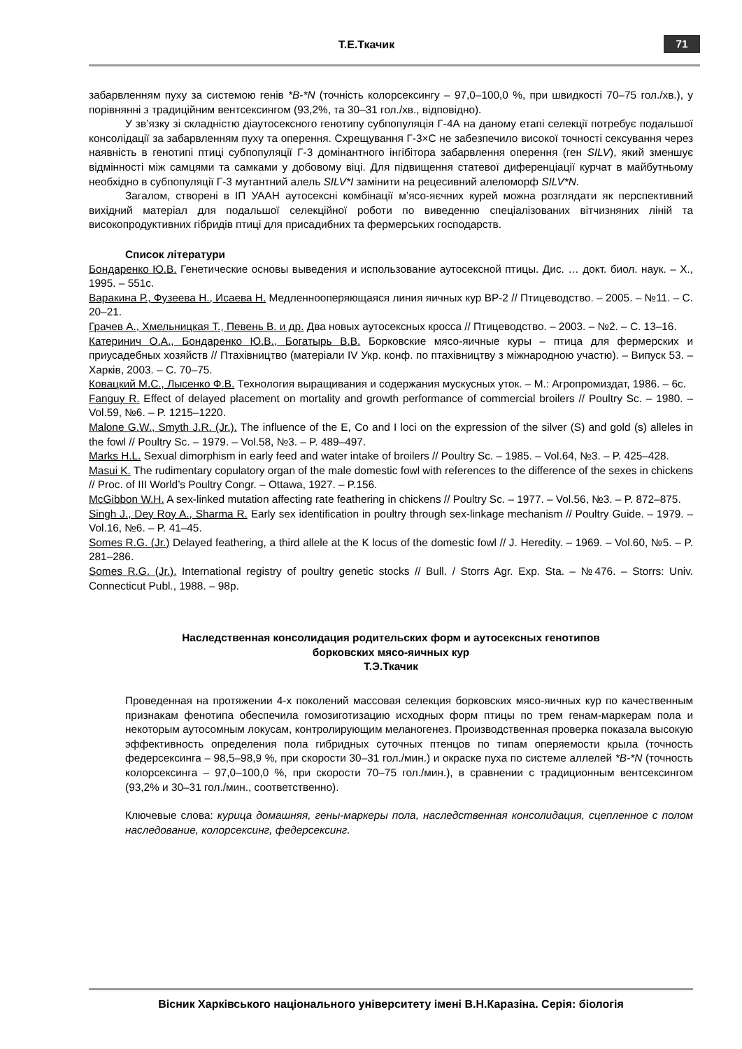Т.Е.Ткачик 71
забарвленням пуху за системою генів *B-*N (точність колорсексингу – 97,0–100,0 %, при швидкості 70–75 гол./хв.), у порівнянні з традиційним вентсексингом (93,2%, та 30–31 гол./хв., відповідно).
У зв’язку зі складністю діаутосексного генотипу субпопуляція Г-4А на даному етапі селекції потребує подальшої консолідації за забарвленням пуху та оперення. Схрещування Г-3×С не забезпечило високої точності сексування через наявність в генотипі птиці субпопуляції Г-3 домінантного інгібітора забарвлення оперення (ген SILV), який зменшує відмінності між самцями та самками у добовому віці. Для підвищення статевої диференціації курчат в майбутньому необхідно в субпопуляції Г-3 мутантний алель SILV*I замінити на рецесивний алеломорф SILV*N.
Загалом, створені в ІП УААН аутосексні комбінації м’ясо-яєчних курей можна розглядати як перспективний вихідний матеріал для подальшої селекційної роботи по виведенню спеціалізованих вітчизняних ліній та високопродуктивних гібридів птиці для присадибних та фермерських господарств.
Список літератури
Бондаренко Ю.В. Генетические основы выведения и использование аутосексной птицы. Дис. … докт. биол. наук. – Х., 1995. – 551с.
Варакина Р., Фузеева Н., Исаева Н. Медленнооперяющаяся линия яичных кур ВР-2 // Птицеводство. – 2005. – №11. – С. 20–21.
Грачев А., Хмельницкая Т., Певень В. и др. Два новых аутосексных кросса // Птицеводство. – 2003. – №2. – С. 13–16.
Катеринич О.А., Бондаренко Ю.В., Богатырь В.В. Борковские мясо-яичные куры – птица для фермерских и приусадебных хозяйств // Птахівництво (матеріали IV Укр. конф. по птахівництву з міжнародною участю). – Випуск 53. – Харків, 2003. – С. 70–75.
Ковацкий М.С., Лысенко Ф.В. Технология выращивания и содержания мускусных уток. – М.: Агропромиздат, 1986. – 6с.
Fanguy R. Effect of delayed placement on mortality and growth performance of commercial broilers // Poultry Sc. – 1980. – Vol.59, №6. – P. 1215–1220.
Malone G.W., Smyth J.R. (Jr.). The influence of the E, Co and I loci on the expression of the silver (S) and gold (s) alleles in the fowl // Poultry Sc. – 1979. – Vol.58, №3. – P. 489–497.
Marks H.L. Sexual dimorphism in early feed and water intake of broilers // Poultry Sc. – 1985. – Vol.64, №3. – P. 425–428.
Masui K. The rudimentary copulatory organ of the male domestic fowl with references to the difference of the sexes in chickens // Proc. of III World’s Poultry Congr. – Ottawa, 1927. – P.156.
McGibbon W.H. A sex-linked mutation affecting rate feathering in chickens // Poultry Sc. – 1977. – Vol.56, №3. – P. 872–875.
Singh J., Dey Roy A., Sharma R. Early sex identification in poultry through sex-linkage mechanism // Poultry Guide. – 1979. – Vol.16, №6. – P. 41–45.
Somes R.G. (Jr.) Delayed feathering, a third allele at the K locus of the domestic fowl // J. Heredity. – 1969. – Vol.60, №5. – P. 281–286.
Somes R.G. (Jr.). International registry of poultry genetic stocks // Bull. / Storrs Agr. Exp. Sta. – №476. – Storrs: Univ. Connecticut Publ., 1988. – 98p.
Наследственная консолидация родительских форм и аутосексных генотипов
борковских мясо-яичных кур
Т.Э.Ткачик
Проведенная на протяжении 4-х поколений массовая селекция борковских мясо-яичных кур по качественным признакам фенотипа обеспечила гомозиготизацию исходных форм птицы по трем генам-маркерам пола и некоторым аутосомным локусам, контролирующим меланогенез. Производственная проверка показала высокую эффективность определения пола гибридных суточных птенцов по типам оперяемости крыла (точность федерсексинга – 98,5–98,9 %, при скорости 30–31 гол./мин.) и окраске пуха по системе аллелей *B-*N (точность колорсексинга – 97,0–100,0 %, при скорости 70–75 гол./мин.), в сравнении с традиционным вентсексингом (93,2% и 30–31 гол./мин., соответственно).
Ключевые слова: курица домашняя, гены-маркеры пола, наследственная консолидация, сцепленное с полом наследование, колорсексинг, федерсексинг.
Вісник Харківського національного університету імені В.Н.Каразіна. Серія: біологія